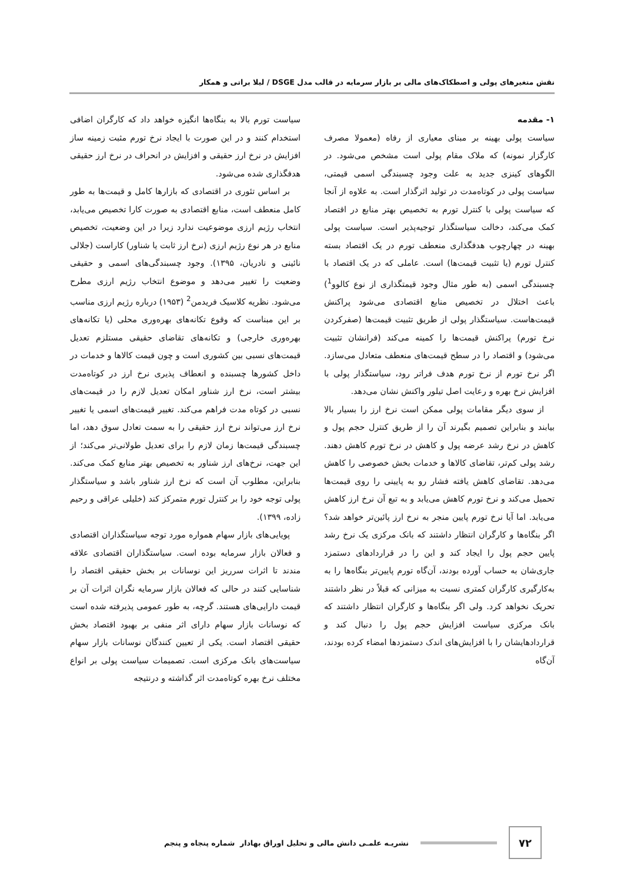نقش متغیرهای پولی و اصطکاک‌های مالی بر بازار سرمایه در قالب مدل DSGE / لیلا براتی و همکار
۱- مقدمه
سیاست پولی بهینه بر مبنای معیاری از رفاه (معمولا مصرف کارگزار نمونه) که ملاک مقام پولی است مشخص می‌شود. در الگوهای کینزی جدید به علت وجود چسبندگی اسمی قیمتی، سیاست پولی در کوتاه‌مدت در تولید اثرگذار است. به علاوه از آنجا که سیاست پولی با کنترل تورم به تخصیص بهتر منابع در اقتصاد کمک می‌کند، دخالت سیاستگذار توجیه‌پذیر است. سیاست پولی بهینه در چهارچوب هدفگذاری منعطف تورم در یک اقتصاد بسته کنترل تورم (یا تثبیت قیمت‌ها) است. عاملی که در یک اقتصاد با چسبندگی اسمی (به طور مثال وجود قیمتگذاری از نوع کالوو<sup>1</sup>) باعث اختلال در تخصیص منابع اقتصادی می‌شود پراکنش قیمت‌هاست. سیاستگذار پولی از طریق تثبیت قیمت‌ها (صفرکردن نرخ تورم) پراکنش قیمت‌ها را کمینه می‌کند (فرانشان تثبیت می‌شود) و اقتصاد را در سطح قیمت‌های منعطف متعادل می‌سازد. اگر نرخ تورم از نرخ تورم هدف فراتر رود، سیاستگذار پولی با افزایش نرخ بهره و رعایت اصل تیلور واکنش نشان می‌دهد.
از سوی دیگر مقامات پولی ممکن است نرخ ارز را بسیار بالا بیابند و بنابراین تصمیم بگیرند آن را از طریق کنترل حجم پول و کاهش در نرخ رشد عرضه پول و کاهش در نرخ تورم کاهش دهند. رشد پولی کم‌تر، تقاضای کالاها و خدمات بخش خصوصی را کاهش می‌دهد. تقاضای کاهش یافته فشار رو به پایینی را روی قیمت‌ها تحمیل می‌کند و نرخ تورم کاهش می‌یابد و به تبع آن نرخ ارز کاهش می‌یابد. اما آیا نرخ تورم پایین منجر به نرخ ارز پائین‌تر خواهد شد؟ اگر بنگاه‌ها و کارگران انتظار داشتند که بانک مرکزی یک نرخ رشد پایین حجم پول را ایجاد کند و این را در قراردادهای دستمزد جاری‌شان به حساب آورده بودند، آن‌گاه تورم پایین‌تر بنگاه‌ها را به به‌کارگیری کارگران کمتری نسبت به میزانی که قبلاً در نظر داشتند تحریک نخواهد کرد. ولی اگر بنگاه‌ها و کارگران انتظار داشتند که بانک مرکزی سیاست افزایش حجم پول را دنبال کند و قراردادهایشان را با افزایش‌های اندک دستمزدها امضاء کرده بودند، آن‌گاه
سیاست تورم بالا به بنگاه‌ها انگیزه خواهد داد که کارگران اضافی استخدام کنند و در این صورت با ایجاد نرخ تورم مثبت زمینه ساز افزایش در نرخ ارز حقیقی و افزایش در انحراف در نرخ ارز حقیقی هدفگذاری شده می‌شود.
بر اساس تئوری در اقتصادی که بازارها کامل و قیمت‌ها به طور کامل منعطف است، منابع اقتصادی به صورت کارا تخصیص می‌یابد، انتخاب رژیم ارزی موضوعیت ندارد زیرا در این وضعیت، تخصیص منابع در هر نوع رژیم ارزی (نرخ ارز ثابت یا شناور) کاراست (جلالی نائینی و نادریان، ۱۳۹۵). وجود چسبندگی‌های اسمی و حقیقی وضعیت را تغییر می‌دهد و موضوع انتخاب رژیم ارزی مطرح می‌شود. نظریه کلاسیک فریدمن<sup>2</sup> (۱۹۵۳) درباره رژیم ارزی مناسب بر این مبناست که وقوع تکانه‌های بهره‌وری محلی (یا تکانه‌های بهره‌وری خارجی) و تکانه‌های تقاضای حقیقی مستلزم تعدیل قیمت‌های نسبی بین کشوری است و چون قیمت کالاها و خدمات در داخل کشورها چسبنده و انعطاف پذیری نرخ ارز در کوتاه‌مدت بیشتر است، نرخ ارز شناور امکان تعدیل لازم را در قیمت‌های نسبی در کوتاه مدت فراهم می‌کند. تغییر قیمت‌های اسمی یا تغییر نرخ ارز می‌تواند نرخ ارز حقیقی را به سمت تعادل سوق دهد، اما چسبندگی قیمت‌ها زمان لازم را برای تعدیل طولانی‌تر می‌کند؛ از این جهت، نرخ‌های ارز شناور به تخصیص بهتر منابع کمک می‌کند. بنابراین، مطلوب آن است که نرخ ارز شناور باشد و سیاستگذار پولی توجه خود را بر کنترل تورم متمرکز کند (خلیلی عراقی و رحیم زاده، ۱۳۹۹).
پویایی‌های بازار سهام همواره مورد توجه سیاستگذاران اقتصادی و فعالان بازار سرمایه بوده است. سیاستگذاران اقتصادی علاقه مندند تا اثرات سرریز این نوسانات بر بخش حقیقی اقتصاد را شناسایی کنند در حالی که فعالان بازار سرمایه نگران اثرات آن بر قیمت دارایی‌های هستند. گرچه، به طور عمومی پذیرفته شده است که نوسانات بازار سهام دارای اثر منفی بر بهبود اقتصاد بخش حقیقی اقتصاد است. یکی از تعیین کنندگان نوسانات بازار سهام سیاست‌های بانک مرکزی است. تصمیمات سیاست پولی بر انواع مختلف نرخ بهره کوتاه‌مدت اثر گذاشته و درنتیجه
۷۲
نشریـه علمـی دانش مالی و تحلیل اوراق بهادار شماره پنجاه و پنجم